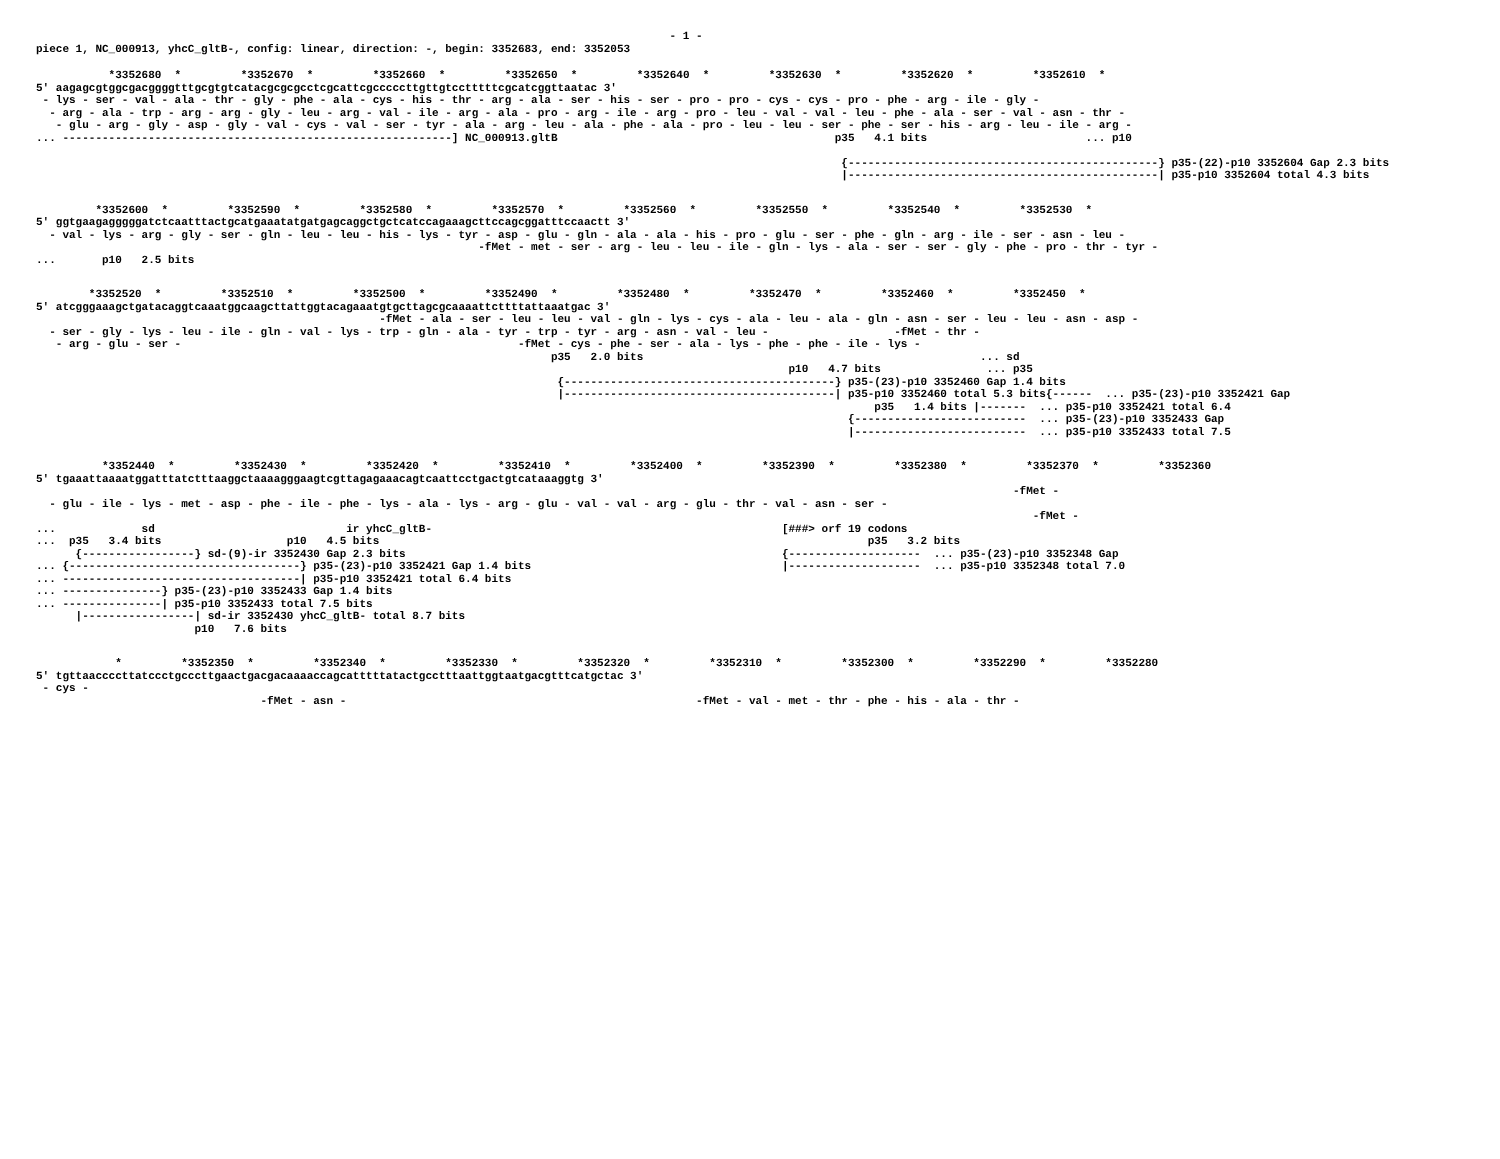- 1 -
piece 1, NC_000913, yhcC_gltB-, config: linear, direction: -, begin: 3352683, end: 3352053
           *3352680  *         *3352670  *         *3352660  *         *3352650  *         *3352640  *         *3352630  *         *3352620  *         *3352610  *
5' aagagcgtggcgacggggtttgcgtgtcatacgcgcgcctcgcattcgcccccttgttgtcctttttcgcatcggttaatac 3'
 - lys - ser - val - ala - thr - gly - phe - ala - cys - his - thr - arg - ala - ser - his - ser - pro - pro - cys - cys - pro - phe - arg - ile - gly -
  - arg - ala - trp - arg - arg - gly - leu - arg - val - ile - arg - ala - pro - arg - ile - arg - pro - leu - val - val - leu - phe - ala - ser - val - asn - thr -
   - glu - arg - gly - asp - gly - val - cys - val - ser - tyr - ala - arg - leu - ala - phe - ala - pro - leu - leu - ser - phe - ser - his - arg - leu - ile - arg -
... -----------------------------------------------------------] NC_000913.gltB                                          p35   4.1 bits                        ... p10

                                                                                                                          {-----------------------------------------------} p35-(22)-p10 3352604 Gap 2.3 bits
                                                                                                                          |-----------------------------------------------| p35-p10 3352604 total 4.3 bits
         *3352600  *         *3352590  *         *3352580  *         *3352570  *         *3352560  *         *3352550  *         *3352540  *         *3352530  *
5' ggtgaagagggggatctcaatttactgcatgaaatatgatgagcaggctgctcatccagaaagcttccagcggatttccaactt 3'
  - val - lys - arg - gly - ser - gln - leu - leu - his - lys - tyr - asp - glu - gln - ala - ala - his - pro - glu - ser - phe - gln - arg - ile - ser - asn - leu -
                                                                   -fMet - met - ser - arg - leu - leu - ile - gln - lys - ala - ser - ser - gly - phe - pro - thr - tyr -
...       p10   2.5 bits
        *3352520  *         *3352510  *         *3352500  *         *3352490  *         *3352480  *         *3352470  *         *3352460  *         *3352450  *
5' atcgggaaagctgatacaggtcaaatggcaagcttattggtacagaaatgtgcttagcgcaaaattcttttattaaatgac 3'
                                                    -fMet - ala - ser - leu - leu - val - gln - lys - cys - ala - leu - ala - gln - asn - ser - leu - leu - asn - asp -
  - ser - gly - lys - leu - ile - gln - val - lys - trp - gln - ala - tyr - trp - tyr - arg - asn - val - leu -                   -fMet - thr -
   - arg - glu - ser -                                                   -fMet - cys - phe - ser - ala - lys - phe - phe - ile - lys -
                                                                              p35   2.0 bits                                                   ... sd
                                                                                                                  p10   4.7 bits                ... p35
                                                                               {-----------------------------------------} p35-(23)-p10 3352460 Gap 1.4 bits
                                                                               |-----------------------------------------| p35-p10 3352460 total 5.3 bits{------  ... p35-(23)-p10 3352421 Gap
                                                                                                                               p35   1.4 bits |-------  ... p35-p10 3352421 total 6.4
                                                                                                                           {--------------------------  ... p35-(23)-p10 3352433 Gap
                                                                                                                           |--------------------------  ... p35-p10 3352433 total 7.5
          *3352440  *         *3352430  *         *3352420  *         *3352410  *         *3352400  *         *3352390  *         *3352380  *         *3352370  *         *3352360
5' tgaaattaaaatggatttatctttaaggctaaaagggaagtcgttagagaaacagtcaattcctgactgtcataaaggtg 3'
                                                                                                                                                    -fMet -
  - glu - ile - lys - met - asp - phe - ile - phe - lys - ala - lys - arg - glu - val - val - arg - glu - thr - val - asn - ser -
                                                                                                                                                       -fMet -
...             sd                             ir yhcC_gltB-                                                     [###> orf 19 codons
...  p35   3.4 bits                   p10   4.5 bits                                                                          p35   3.2 bits
      {-----------------} sd-(9)-ir 3352430 Gap 2.3 bits                                                         {--------------------  ... p35-(23)-p10 3352348 Gap
... {-----------------------------------} p35-(23)-p10 3352421 Gap 1.4 bits                                      |--------------------  ... p35-p10 3352348 total 7.0
... ------------------------------------| p35-p10 3352421 total 6.4 bits
... ---------------} p35-(23)-p10 3352433 Gap 1.4 bits
... ---------------| p35-p10 3352433 total 7.5 bits
      |-----------------| sd-ir 3352430 yhcC_gltB- total 8.7 bits
                        p10   7.6 bits
            *         *3352350  *         *3352340  *         *3352330  *         *3352320  *         *3352310  *         *3352300  *         *3352290  *         *3352280
5' tgttaaccccttatccctgcccttgaactgacgacaaaaccagcatttttatactgcctttaattggtaatgacgtttcatgctac 3'
 - cys -
                                  -fMet - asn -                                                     -fMet - val - met - thr - phe - his - ala - thr -